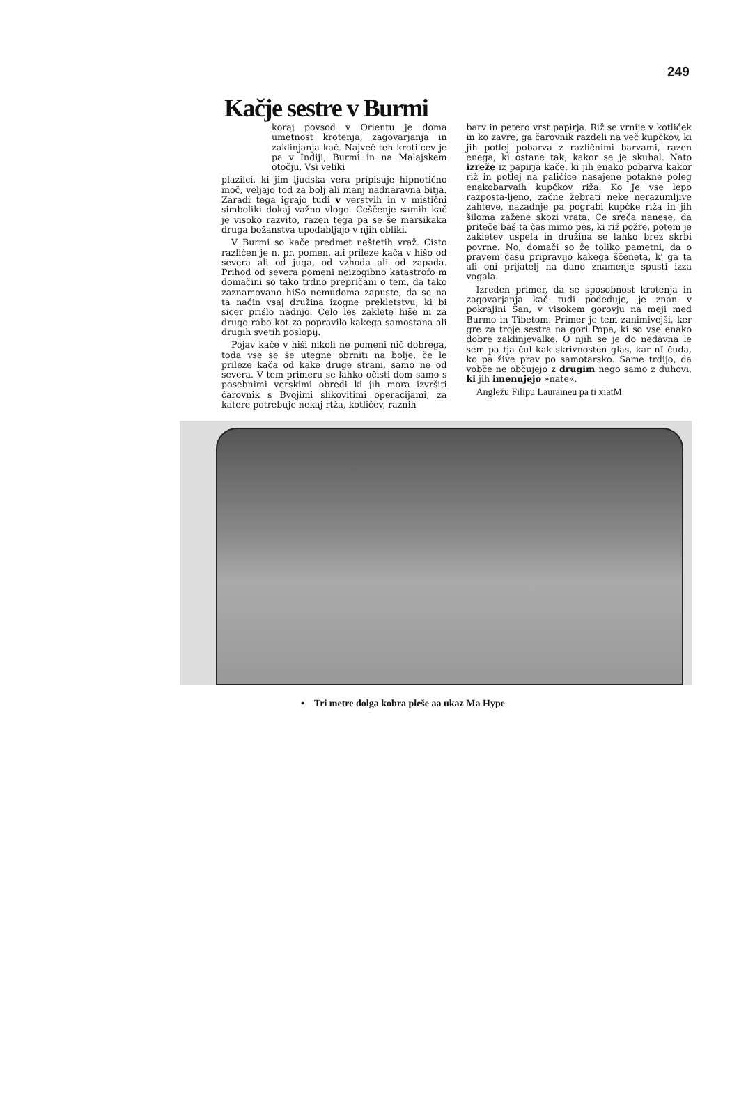249
Kačje sestre v Burmi
koraj povsod v Orientu je doma umetnost krotenja, zagovarjanja in zaklinjanja kač. Največ teh krotilcev je pa v Indiji, Burmi in na Malajskem otočju. Vsi veliki
plazilci, ki jim ljudska vera pripisuje hipnotično moč, veljajo tod za bolj ali manj nadnaravna bitja. Zaradi tega igrajo tudi v verstvih in v mistični simboliki dokaj važno vlogo. Ceščenje samih kač je visoko razvito, razen tega pa se še marsikaka druga božanstva upodabljajo v njih obliki.
V Burmi so kače predmet neštetih vraž. Cisto različen je n. pr. pomen, ali prileze kača v hišo od severa ali od juga, od vzhoda ali od zapada. Prihod od severa pomeni neizogibno katastrofo m domačini so tako trdno prepričani o tem, da tako zaznamovano hiSo nemudoma zapuste, da se na ta način vsaj družina izogne prekletstvu, ki bi sicer prišlo nadnjo. Celo les zaklete hiše ni za drugo rabo kot za popravilo kakega samostana ali drugih svetih poslopij.
Pojav kače v hiši nikoli ne pomeni nič dobrega, toda vse se še utegne obrniti na bolje, če le prileze kača od kake druge strani, samo ne od severa. V tem primeru se lahko očisti dom samo s posebnimi verskimi obredi ki jih mora izvršiti čarovnik s Bvojimi slikovitimi operacijami, za katere potrebuje nekaj rtža, kotličev, raznih
barv in petero vrst papirja. Riž se vrnije v kotliček in ko zavre, ga čarovnik razdeli na več kupčkov, ki jih potlej pobarva z različnimi barvami, razen enega, ki ostane tak, kakor se je skuhal. Nato izreže iz papirja kače, ki jih enako pobarva kakor riž in potlej na paličice nasajene potakne poleg enakobarvaih kupčkov riža. Ko Je vse lepo razposta-ljeno, začne žebrati neke nerazumljive zahteve, nazadnje pa pograbi kupčke riža in jih šiloma zažene skozi vrata. Ce sreča nanese, da priteče baš ta čas mimo pes, ki riž požre, potem je zakietev uspela in družina se lahko brez skrbi povrne. No, domači so že toliko pametni, da o pravem času pripravijo kakega ščeneta, k' ga ta ali oni prijatelj na dano znamenje spusti izza vogala.
Izreden primer, da se sposobnost krotenja in zagovarjanja kač tudi podeduje, je znan v pokrajini Šan, v visokem gorovju na meji med Burmo in Tibetom. Primer je tem zanimivejši, ker gre za troje sestra na gori Popa, ki so vse enako dobre zaklinjevalke. O njih se je do nedavna le sem pa tja čul kak skrivnosten glas, kar nI čuda, ko pa žive prav po samotarsko. Same trdijo, da vobče ne občujejo z drugim nego samo z duhovi, ki jih imenujejo »nate«.
Angležu Filipu Lauraineu pa ti xiatM
• Tri metre dolga kobra pleše aa ukaz Ma Hype